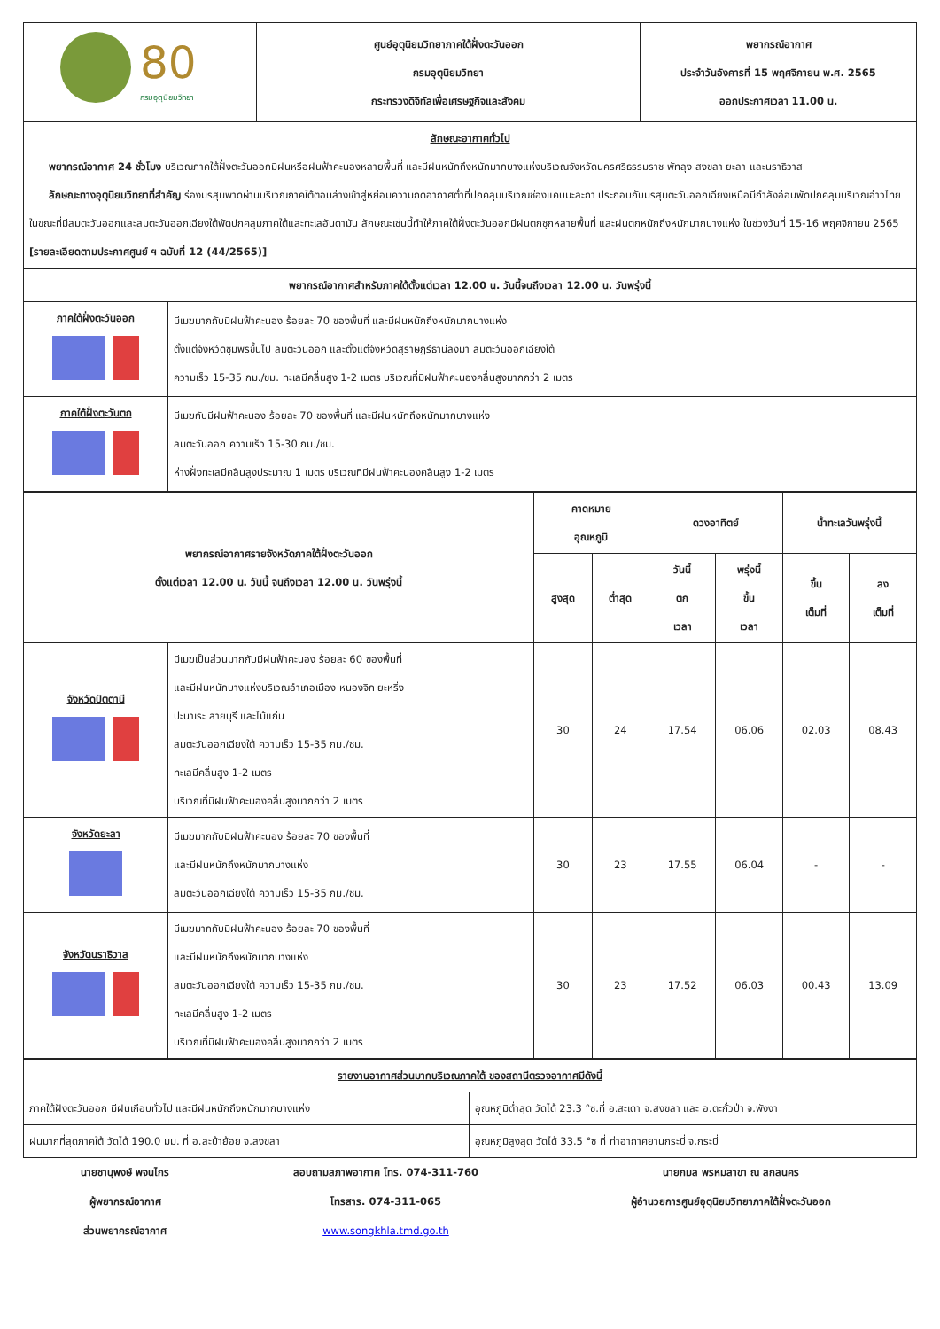| 80 กรมอุตุนิยมวิทยา | ศูนย์อุตุนิยมวิทยาภาคใต้ฝั่งตะวันออก กรมอุตุนิยมวิทยา กระทรวงดิจิทัลเพื่อเศรษฐกิจและสังคม | พยากรณ์อากาศ ประจำวันอังคารที่ 15 พฤศจิกายน พ.ศ. 2565 ออกประกาศเวลา 11.00 น. |
| ลักษณะอากาศทั่วไป พยากรณ์อากาศ 24 ชั่วโมง บริเวณภาคใต้ฝั่งตะวันออกมีฝนหรือฝนฟ้าคะนองหลายพื้นที่ และมีฝนหนักถึงหนักมากบางแห่งบริเวณจังหวัดนครศรีธรรมราช พัทลุง สงขลา ยะลา และนราธิวาส ลักษณะทางอุตุนิยมวิทยาที่สำคัญ ร่องมรสุมพาดผ่านบริเวณภาคใต้ตอนล่างเข้าสู่หย่อมความกดอากาศต่ำที่ปกคลุมบริเวณช่องแคบมะละกา ประกอบกับมรสุมตะวันออกเฉียงเหนือมีกำลังอ่อนพัดปกคลุมบริเวณอ่าวไทย ในขณะที่มีลมตะวันออกและลมตะวันออกเฉียงใต้พัดปกคลุมภาคใต้และทะเลอันดามัน ลักษณะเช่นนี้ทำให้ภาคใต้ฝั่งตะวันออกมีฝนตกชุกหลายพื้นที่ และฝนตกหนักถึงหนักมากบางแห่ง ในช่วงวันที่ 15-16 พฤศจิกายน 2565 [รายละเอียดตามประกาศศูนย์ ฯ ฉบับที่ 12 (44/2565)] | | |
| พยากรณ์อากาศสำหรับภาคใต้ตั้งแต่เวลา 12.00 น. วันนี้จนถึงเวลา 12.00 น. วันพรุ่งนี้ | |
| --- | --- |
| ภาคใต้ฝั่งตะวันออก | มีเมฆมากกับมีฝนฟ้าคะนอง ร้อยละ 70 ของพื้นที่ และมีฝนหนักถึงหนักมากบางแห่ง ตั้งแต่จังหวัดชุมพรขึ้นไป ลมตะวันออก และตั้งแต่จังหวัดสุราษฎร์ธานีลงมา ลมตะวันออกเฉียงใต้ ความเร็ว 15-35 กม./ชม. ทะเลมีคลื่นสูง 1-2 เมตร บริเวณที่มีฝนฟ้าคะนองคลื่นสูงมากกว่า 2 เมตร |
| ภาคใต้ฝั่งตะวันตก | มีเมฆกับมีฝนฟ้าคะนอง ร้อยละ 70 ของพื้นที่ และมีฝนหนักถึงหนักมากบางแห่ง ลมตะวันออก ความเร็ว 15-30 กม./ชม. ห่างฝั่งทะเลมีคลื่นสูงประมาณ 1 เมตร บริเวณที่มีฝนฟ้าคะนองคลื่นสูง 1-2 เมตร |
| พยากรณ์อากาศรายจังหวัดภาคใต้ฝั่งตะวันออก ตั้งแต่เวลา 12.00 น. วันนี้ จนถึงเวลา 12.00 น. วันพรุ่งนี้ | | คาดหมาย อุณหภูมิ | | ดวงอาทิตย์ | | น้ำทะเลวันพรุ่งนี้ | |
| --- | --- | --- | --- | --- | --- | --- | --- |
| | | สูงสุด | ต่ำสุด | วันนี้ ตก เวลา | พรุ่งนี้ ขึ้น เวลา | ขึ้น เต็มที่ | ลง เต็มที่ |
| จังหวัดปัตตานี | มีเมฆเป็นส่วนมากกับมีฝนฟ้าคะนอง ร้อยละ 60 ของพื้นที่ และมีฝนหนักบางแห่งบริเวณอำเภอเมือง หนองจิก ยะหริ่ง ปะนาเระ สายบุรี และไม้แก่น ลมตะวันออกเฉียงใต้ ความเร็ว 15-35 กม./ชม. ทะเลมีคลื่นสูง 1-2 เมตร บริเวณที่มีฝนฟ้าคะนองคลื่นสูงมากกว่า 2 เมตร | 30 | 24 | 17.54 | 06.06 | 02.03 | 08.43 |
| จังหวัดยะลา | มีเมฆมากกับมีฝนฟ้าคะนอง ร้อยละ 70 ของพื้นที่ และมีฝนหนักถึงหนักมากบางแห่ง ลมตะวันออกเฉียงใต้ ความเร็ว 15-35 กม./ชม. | 30 | 23 | 17.55 | 06.04 | - | - |
| จังหวัดนราธิวาส | มีเมฆมากกับมีฝนฟ้าคะนอง ร้อยละ 70 ของพื้นที่ และมีฝนหนักถึงหนักมากบางแห่ง ลมตะวันออกเฉียงใต้ ความเร็ว 15-35 กม./ชม. ทะเลมีคลื่นสูง 1-2 เมตร บริเวณที่มีฝนฟ้าคะนองคลื่นสูงมากกว่า 2 เมตร | 30 | 23 | 17.52 | 06.03 | 00.43 | 13.09 |
| รายงานอากาศส่วนมากบริเวณภาคใต้ ของสถานีตรวจอากาศมีดังนี้ | |
| --- | --- |
| ภาคใต้ฝั่งตะวันออก มีฝนเกือบทั่วไป และมีฝนหนักถึงหนักมากบางแห่ง | อุณหภูมิต่ำสุด วัดได้ 23.3 °ซ.ที่ อ.สะเดา จ.สงขลา และ อ.ตะกั่วป่า จ.พังงา |
| ฝนมากที่สุดภาคใต้ วัดได้ 190.0 มม. ที่ อ.สะบ้าย้อย จ.สงขลา | อุณหภูมิสูงสุด วัดได้ 33.5 °ซ ที่ ท่าอากาศยานกระบี่ จ.กระบี่ |
นายชานุพงษ์ พจนไกร
ผู้พยากรณ์อากาศ
ส่วนพยากรณ์อากาศ
สอบถามสภาพอากาศ โทร. 074-311-760
โทรสาร. 074-311-065
www.songkhla.tmd.go.th
นายกมล พรหมสาขา ณ สกลนคร
ผู้อำนวยการศูนย์อุตุนิยมวิทยาภาคใต้ฝั่งตะวันออก